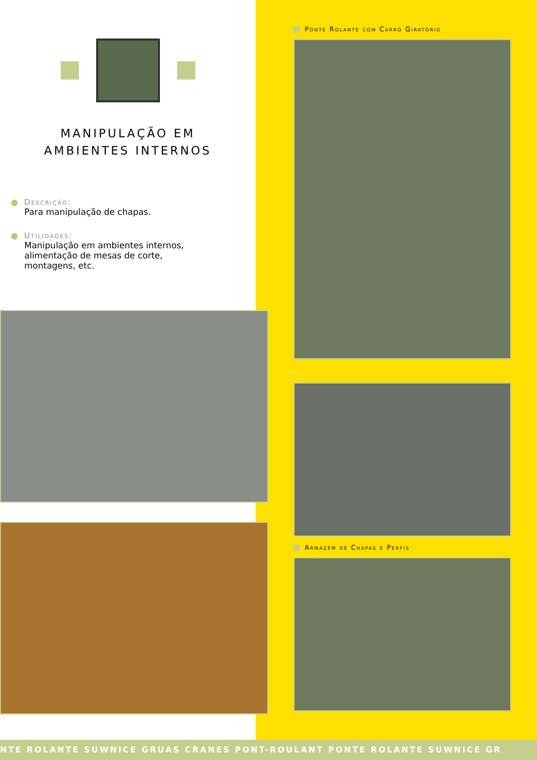MANIPULAÇÃO EM
AMBIENTES INTERNOS
Descrição:
Para manipulação de chapas.
Utilidades:
Manipulação em ambientes internos,
alimentação de mesas de corte,
montagens, etc.
Ponte Rolante com Carro Giratório
Armazém de Chapas e Perfis
NTE ROLANTE SUWNICE GRUAS CRANES PONT-ROULANT PONTE ROLANTE SUWNICE GR